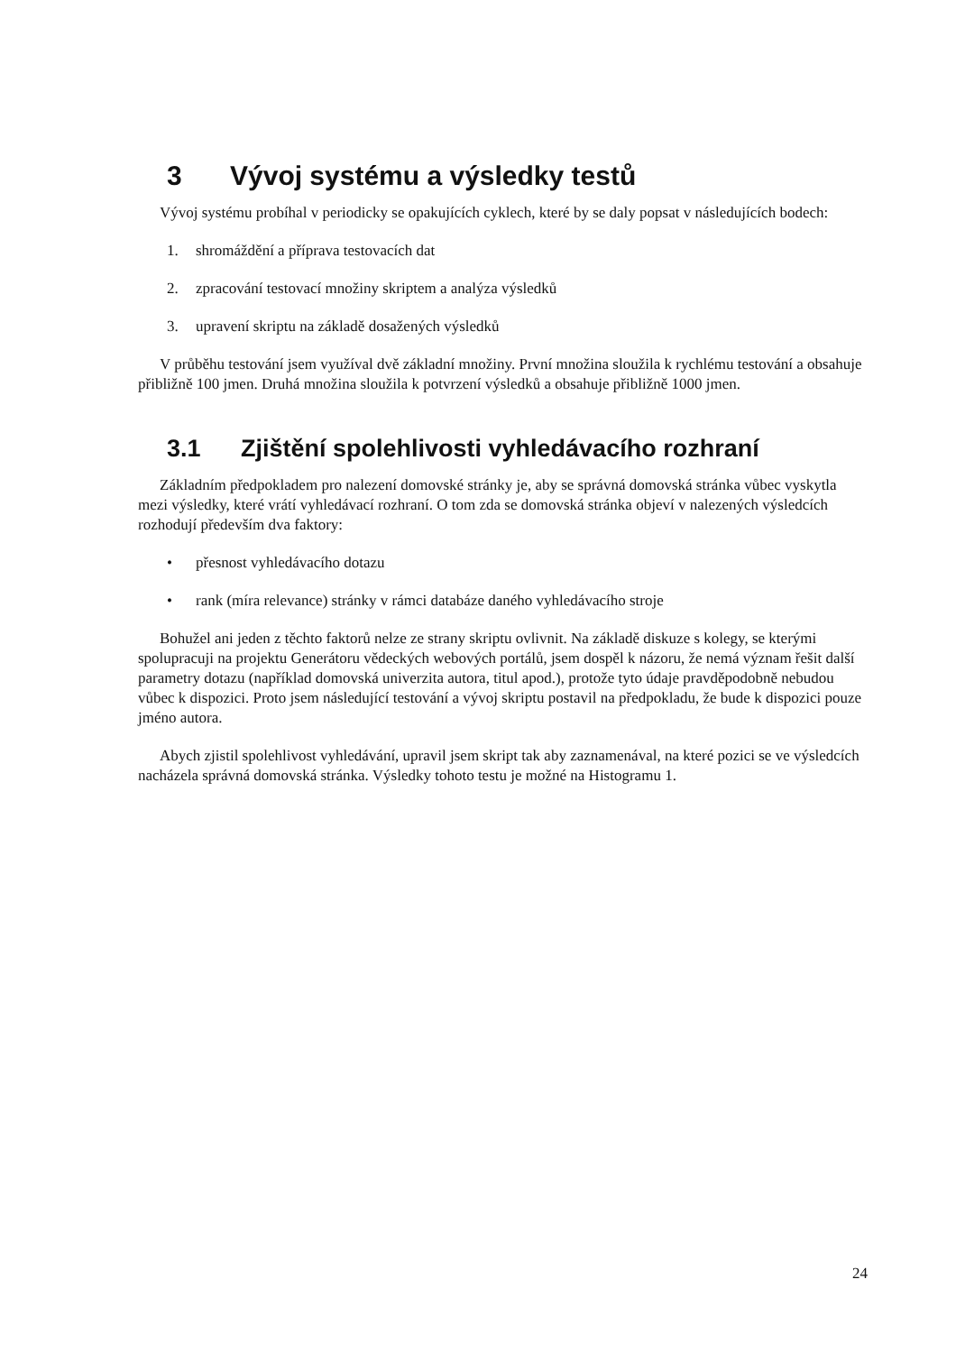3 Vývoj systému a výsledky testů
Vývoj systému probíhal v periodicky se opakujících cyklech, které by se daly popsat v následujících bodech:
1. shromáždění a příprava testovacích dat
2. zpracování testovací množiny skriptem a analýza výsledků
3. upravení skriptu na základě dosažených výsledků
V průběhu testování jsem využíval dvě základní množiny. První množina sloužila k rychlému testování a obsahuje přibližně 100 jmen. Druhá množina sloužila k potvrzení výsledků a obsahuje přibližně 1000 jmen.
3.1 Zjištění spolehlivosti vyhledávacího rozhraní
Základním předpokladem pro nalezení domovské stránky je, aby se správná domovská stránka vůbec vyskytla mezi výsledky, které vrátí vyhledávací rozhraní. O tom zda se domovská stránka objeví v nalezených výsledcích rozhodují především dva faktory:
• přesnost vyhledávacího dotazu
• rank (míra relevance) stránky v rámci databáze daného vyhledávacího stroje
Bohužel ani jeden z těchto faktorů nelze ze strany skriptu ovlivnit. Na základě diskuze s kolegy, se kterými spolupracuji na projektu Generátoru vědeckých webových portálů, jsem dospěl k názoru, že nemá význam řešit další parametry dotazu (například domovská univerzita autora, titul apod.), protože tyto údaje pravděpodobně nebudou vůbec k dispozici. Proto jsem následující testování a vývoj skriptu postavil na předpokladu, že bude k dispozici pouze jméno autora.
Abych zjistil spolehlivost vyhledávání, upravil jsem skript tak aby zaznamenával, na které pozici se ve výsledcích nacházela správná domovská stránka. Výsledky tohoto testu je možné na Histogramu 1.
24